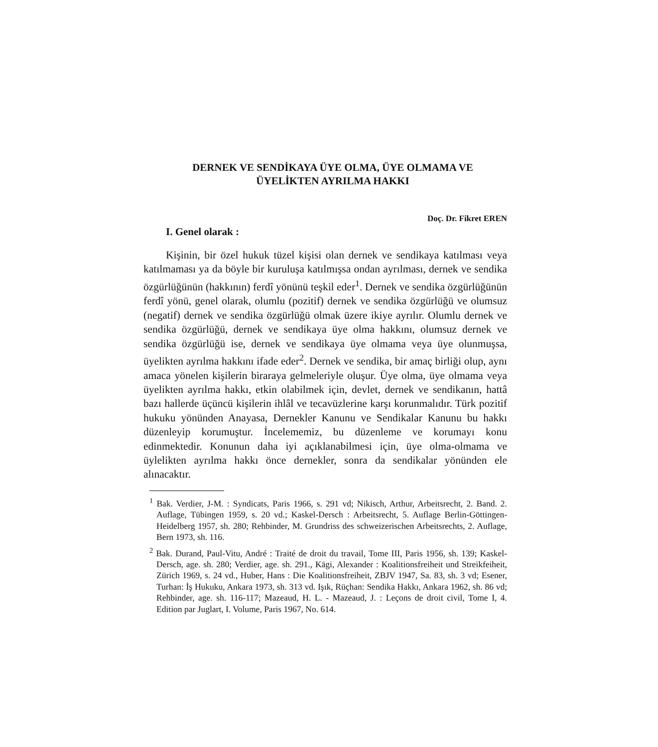DERNEK VE SENDİKAYA ÜYE OLMA, ÜYE OLMAMA VE
ÜYELİKTEN AYRILMA HAKKI
Doç. Dr. Fikret EREN
I. Genel olarak :
Kişinin, bir özel hukuk tüzel kişisi olan dernek ve sendikaya katılması veya katılmaması ya da böyle bir kuruluşa katılmışsa ondan ayrılması, dernek ve sendika özgürlüğünün (hakkının) ferdî yönünü teşkil eder<sup>1</sup>. Dernek ve sendika özgürlüğünün ferdî yönü, genel olarak, olumlu (pozitif) dernek ve sendika özgürlüğü ve olumsuz (negatif) dernek ve sendika özgürlüğü olmak üzere ikiye ayrılır. Olumlu dernek ve sendika özgürlüğü, dernek ve sendikaya üye olma hakkını, olumsuz dernek ve sendika özgürlüğü ise, dernek ve sendikaya üye olmama veya üye olunmuşsa, üyelikten ayrılma hakkını ifade eder<sup>2</sup>. Dernek ve sendika, bir amaç birliği olup, aynı amaca yönelen kişilerin biraraya gelmeleriyle oluşur. Üye olma, üye olmama veya üyelikten ayrılma hakkı, etkin olabilmek için, devlet, dernek ve sendikanın, hattâ bazı hallerde üçüncü kişilerin ihlâl ve tecavüzlerine karşı korunmalıdır. Türk pozitif hukuku yönünden Anayasa, Dernekler Kanunu ve Sendikalar Kanunu bu hakkı düzenleyip korumuştur. İncelememiz, bu düzenleme ve korumayı konu edinmektedir. Konunun daha iyi açıklanabilmesi için, üye olma-olmama ve üylelikten ayrılma hakkı önce dernekler, sonra da sendikalar yönünden ele alınacaktır.
<sup>1</sup> Bak. Verdier, J-M. : Syndicats, Paris 1966, s. 291 vd; Nikisch, Arthur, Arbeitsrecht, 2. Band. 2. Auflage, Tübingen 1959, s. 20 vd.; Kaskel-Dersch : Arbeitsrecht, 5. Auflage Berlin-Göttingen-Heidelberg 1957, sh. 280; Rehbinder, M. Grundriss des schweizerischen Arbeitsrechts, 2. Auflage, Bern 1973, sh. 116.
<sup>2</sup> Bak. Durand, Paul-Vitu, André : Traité de droit du travail, Tome III, Paris 1956, sh. 139; Kaskel-Dersch, age. sh. 280; Verdier, age. sh. 291., Kägi, Alexander : Koalitionsfreiheit und Streikfeiheit, Zürich 1969, s. 24 vd., Huber, Hans : Die Koalitionsfreiheit, ZBJV 1947, Sa. 83, sh. 3 vd; Esener, Turhan: İş Hukuku, Ankara 1973, sh. 313 vd. Işık, Rüçhan: Sendika Hakkı, Ankara 1962, sh. 86 vd; Rehbinder, age. sh. 116-117; Mazeaud, H. L. - Mazeaud, J. : Leçons de droit civil, Tome I, 4. Edition par Juglart, I. Volume, Paris 1967, No. 614.